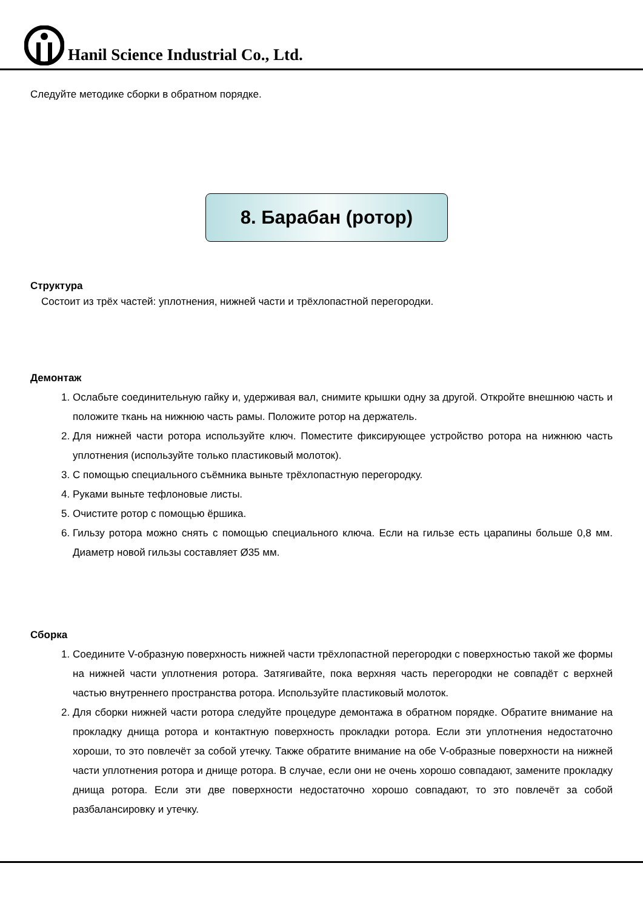Hanil Science Industrial Co., Ltd.
Следуйте методике сборки в обратном порядке.
8. Барабан (ротор)
Структура
Состоит из трёх частей: уплотнения, нижней части и трёхлопастной перегородки.
Демонтаж
1. Ослабьте соединительную гайку и, удерживая вал, снимите крышки одну за другой. Откройте внешнюю часть и положите ткань на нижнюю часть рамы. Положите ротор на держатель.
2. Для нижней части ротора используйте ключ. Поместите фиксирующее устройство ротора на нижнюю часть уплотнения (используйте только пластиковый молоток).
3. С помощью специального съёмника выньте трёхлопастную перегородку.
4. Руками выньте тефлоновые листы.
5. Очистите ротор с помощью ёршика.
6. Гильзу ротора можно снять с помощью специального ключа. Если на гильзе есть царапины больше 0,8 мм. Диаметр новой гильзы составляет Ø35 мм.
Сборка
1. Соедините V-образную поверхность нижней части трёхлопастной перегородки с поверхностью такой же формы на нижней части уплотнения ротора. Затягивайте, пока верхняя часть перегородки не совпадёт с верхней частью внутреннего пространства ротора. Используйте пластиковый молоток.
2. Для сборки нижней части ротора следуйте процедуре демонтажа в обратном порядке. Обратите внимание на прокладку днища ротора и контактную поверхность прокладки ротора. Если эти уплотнения недостаточно хороши, то это повлечёт за собой утечку. Также обратите внимание на обе V-образные поверхности на нижней части уплотнения ротора и днище ротора. В случае, если они не очень хорошо совпадают, замените прокладку днища ротора. Если эти две поверхности недостаточно хорошо совпадают, то это повлечёт за собой разбалансировку и утечку.